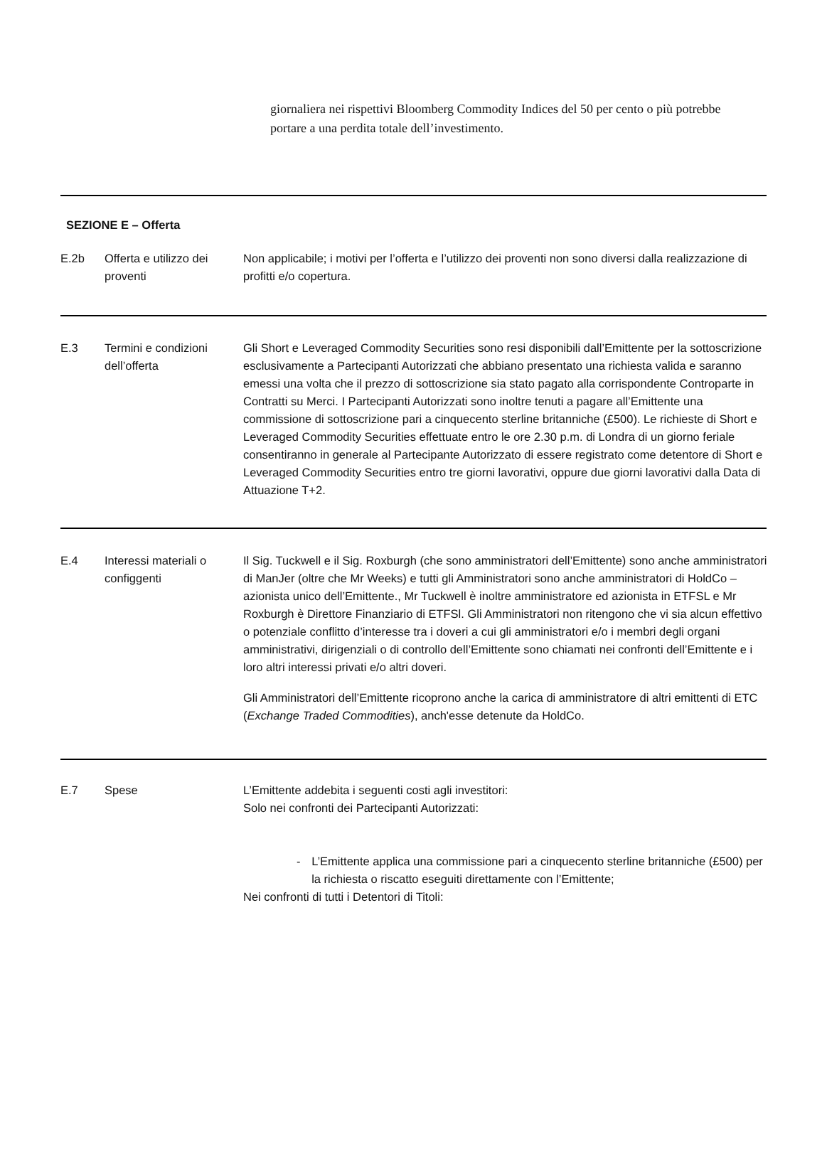giornaliera nei rispettivi Bloomberg Commodity Indices del 50 per cento o più potrebbe portare a una perdita totale dell’investimento.
SEZIONE E – Offerta
E.2b Offerta e utilizzo dei proventi
Non applicabile; i motivi per l’offerta e l’utilizzo dei proventi non sono diversi dalla realizzazione di profitti e/o copertura.
E.3 Termini e condizioni dell’offerta
Gli Short e Leveraged Commodity Securities sono resi disponibili dall’Emittente per la sottoscrizione esclusivamente a Partecipanti Autorizzati che abbiano presentato una richiesta valida e saranno emessi una volta che il prezzo di sottoscrizione sia stato pagato alla corrispondente Controparte in Contratti su Merci. I Partecipanti Autorizzati sono inoltre tenuti a pagare all’Emittente una commissione di sottoscrizione pari a cinquecento sterline britanniche (£500). Le richieste di Short e Leveraged Commodity Securities effettuate entro le ore 2.30 p.m. di Londra di un giorno feriale consentiranno in generale al Partecipante Autorizzato di essere registrato come detentore di Short e Leveraged Commodity Securities entro tre giorni lavorativi, oppure due giorni lavorativi dalla Data di Attuazione T+2.
E.4 Interessi materiali o configgenti
Il Sig. Tuckwell e il Sig. Roxburgh (che sono amministratori dell’Emittente) sono anche amministratori di ManJer (oltre che Mr Weeks) e tutti gli Amministratori sono anche amministratori di HoldCo – azionista unico dell’Emittente., Mr Tuckwell è inoltre amministratore ed azionista in ETFSL e Mr Roxburgh è Direttore Finanziario di ETFSl. Gli Amministratori non ritengono che vi sia alcun effettivo o potenziale conflitto d’interesse tra i doveri a cui gli amministratori e/o i membri degli organi amministrativi, dirigenziali o di controllo dell’Emittente sono chiamati nei confronti dell’Emittente e i loro altri interessi privati e/o altri doveri.
Gli Amministratori dell’Emittente ricoprono anche la carica di amministratore di altri emittenti di ETC (Exchange Traded Commodities), anch'esse detenute da HoldCo.
E.7 Spese L’Emittente addebita i seguenti costi agli investitori:
Solo nei confronti dei Partecipanti Autorizzati:
- L’Emittente applica una commissione pari a cinquecento sterline britanniche (£500) per la richiesta o riscatto eseguiti direttamente con l’Emittente;
Nei confronti di tutti i Detentori di Titoli: